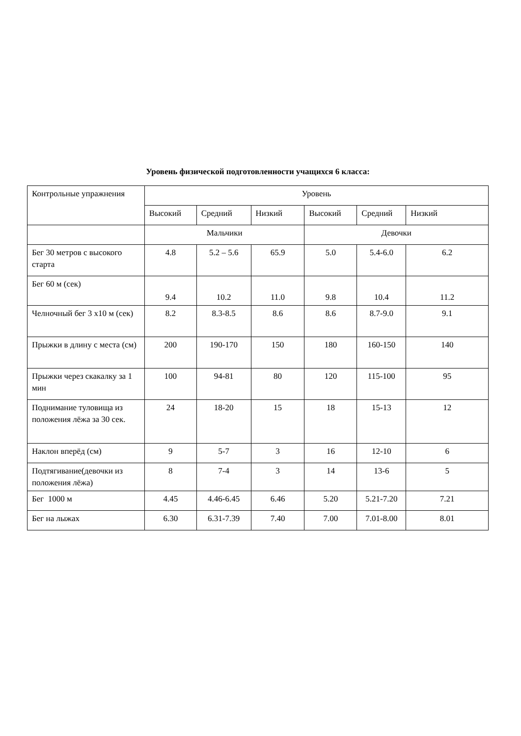Уровень физической подготовленности учащихся 6 класса:
| Контрольные упражнения | Уровень | | | | | |
| --- | --- | --- | --- | --- | --- | --- |
| | Высокий | Средний | Низкий | Высокий | Средний | Низкий |
| | Мальчики | | | Девочки | | |
| Бег 30 метров с высокого старта | 4.8 | 5.2 – 5.6 | 65.9 | 5.0 | 5.4-6.0 | 6.2 |
| Бег 60 м (сек) | 9.4 | 10.2 | 11.0 | 9.8 | 10.4 | 11.2 |
| Челночный бег 3 х10 м (сек) | 8.2 | 8.3-8.5 | 8.6 | 8.6 | 8.7-9.0 | 9.1 |
| Прыжки в длину с места (см) | 200 | 190-170 | 150 | 180 | 160-150 | 140 |
| Прыжки через скакалку за 1 мин | 100 | 94-81 | 80 | 120 | 115-100 | 95 |
| Поднимание туловища из положения лёжа за 30 сек. | 24 | 18-20 | 15 | 18 | 15-13 | 12 |
| Наклон вперёд (см) | 9 | 5-7 | 3 | 16 | 12-10 | 6 |
| Подтягивание(девочки из положения лёжа) | 8 | 7-4 | 3 | 14 | 13-6 | 5 |
| Бег 1000 м | 4.45 | 4.46-6.45 | 6.46 | 5.20 | 5.21-7.20 | 7.21 |
| Бег на лыжах | 6.30 | 6.31-7.39 | 7.40 | 7.00 | 7.01-8.00 | 8.01 |